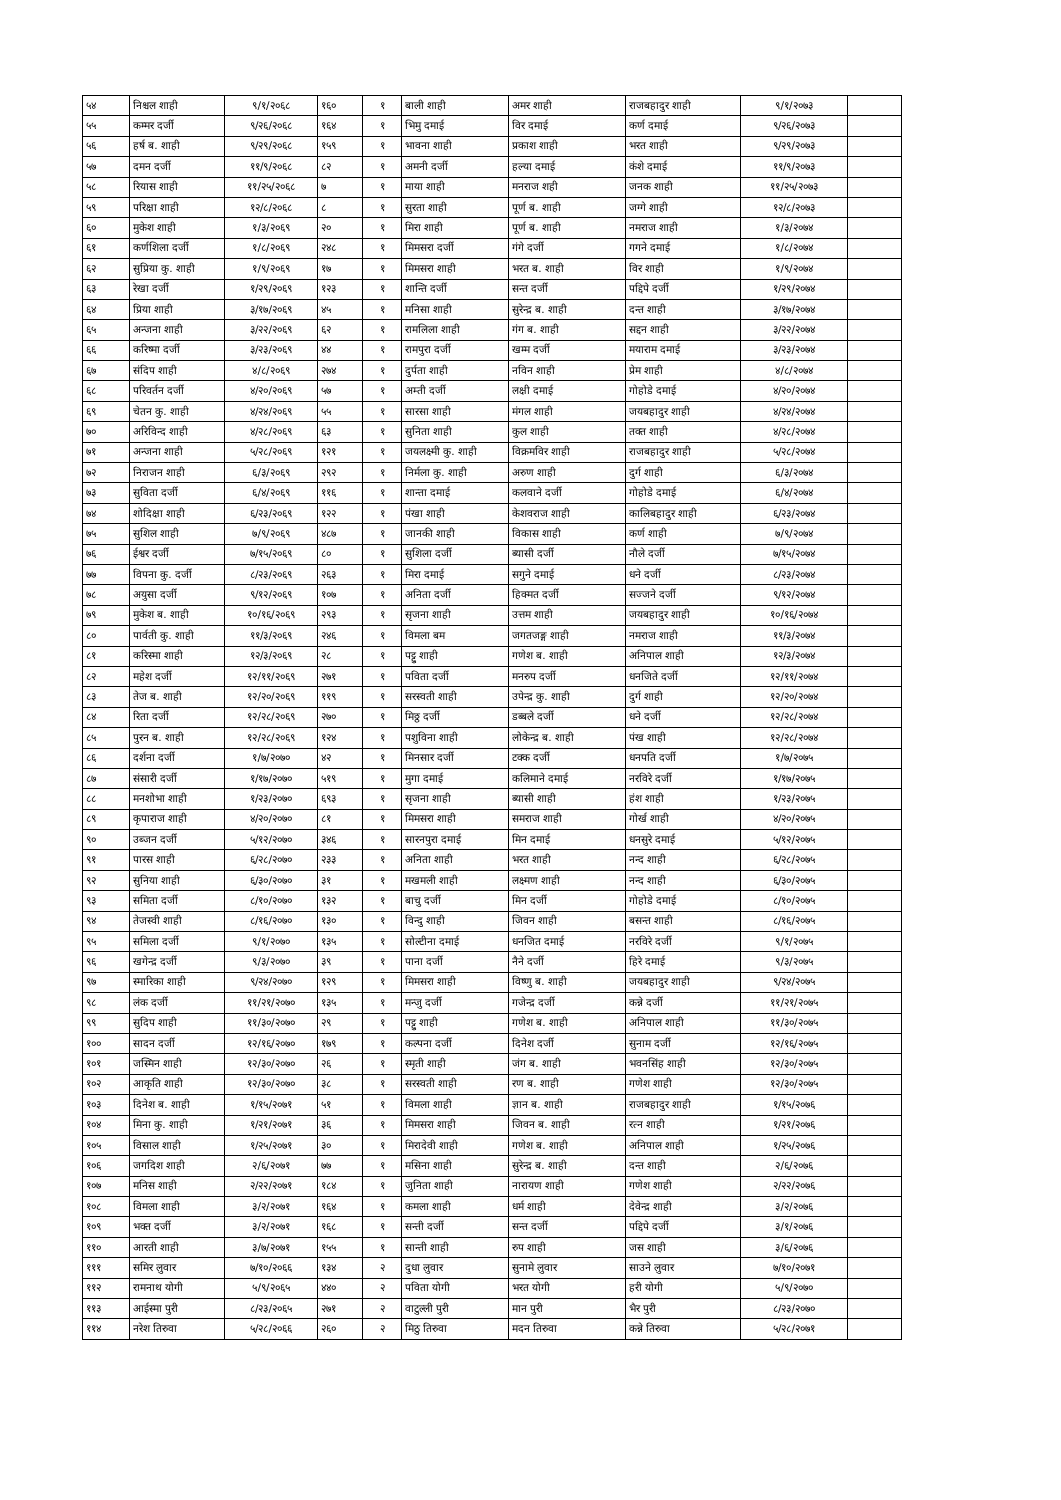| ५४ | निश्चल शाही | ९/१/२०६८ | १६० | १ | बाली शाही | अमर शाही | राजबहादुर शाही | ९/१/२०७३ | |
| ५५ | कम्मर दर्जी | ९/२६/२०६८ | १६४ | १ | भिमु दमाई | विर दमाई | कर्ण दमाई | ९/२६/२०७३ | |
| ५६ | हर्ष ब. शाही | ९/२९/२०६८ | १५९ | १ | भावना शाही | प्रकाश शाही | भरत शाही | ९/२९/२०७३ | |
| ५७ | दमन दर्जी | ११/९/२०६८ | ८२ | १ | अमनी दर्जी | हल्या दमाई | कंशे दमाई | ११/९/२०७३ | |
| ५८ | रियास शाही | ११/२५/२०६८ | ७ | १ | माया शाही | मनराज शही | जनक शाही | ११/२५/२०७३ | |
| ५९ | परिक्षा शाही | १२/८/२०६८ | ८ | १ | सुरता शाही | पूर्ण ब. शाही | जग्गे शाही | १२/८/२०७३ | |
| ६० | मुकेश शाही | १/३/२०६९ | २० | १ | मिरा शाही | पूर्ण ब. शाही | नमराज शाही | १/३/२०७४ | |
| ६१ | कर्णशिला दर्जी | १/८/२०६९ | २४८ | १ | मिमसरा दर्जी | गंगे दर्जी | गगने दमाई | १/८/२०७४ | |
| ६२ | सुप्रिया कु. शाही | १/९/२०६९ | १७ | १ | मिमसरा शाही | भरत ब. शाही | विर शाही | १/९/२०७४ | |
| ६३ | रेखा दर्जी | १/२९/२०६९ | १२३ | १ | शान्ति दर्जी | सन्त दर्जी | पद्दिपे दर्जी | १/२९/२०७४ | |
| ६४ | प्रिया शाही | ३/१७/२०६९ | ४५ | १ | मनिसा शाही | सुरेन्द्र ब. शाही | दन्त शाही | ३/१७/२०७४ | |
| ६५ | अन्जना शाही | ३/२२/२०६९ | ६२ | १ | रामलिला शाही | गंग ब. शाही | सद्दन शाही | ३/२२/२०७४ | |
| ६६ | करिष्मा दर्जी | ३/२३/२०६९ | ४४ | १ | रामपुरा दर्जी | खम्म दर्जी | मयाराम दमाई | ३/२३/२०७४ | |
| ६७ | संदिप शाही | ४/८/२०६९ | २७४ | १ | दुर्पता शाही | नविन शाही | प्रेम शाही | ४/८/२०७४ | |
| ६८ | परिवर्तन दर्जी | ४/२०/२०६९ | ५७ | १ | अम्ती दर्जी | लक्षी दमाई | गोहोडे दमाई | ४/२०/२०७४ | |
| ६९ | चेतन कु. शाही | ४/२४/२०६९ | ५५ | १ | सारसा शाही | मंगल शाही | जयबहादुर शाही | ४/२४/२०७४ | |
| ७० | अरिविन्द शाही | ४/२८/२०६९ | ६३ | १ | सुनिता शाही | कुल शाही | तक्त शाही | ४/२८/२०७४ | |
| ७१ | अन्जना शाही | ५/२८/२०६९ | १२१ | १ | जयलक्ष्मी कु. शाही | विक्रमविर शाही | राजबहादुर शाही | ५/२८/२०७४ | |
| ७२ | निराजन शाही | ६/३/२०६९ | २९२ | १ | निर्मला कु. शाही | अरुण शाही | दुर्ग शाही | ६/३/२०७४ | |
| ७३ | सुविता दर्जी | ६/४/२०६९ | ११६ | १ | शान्ता दमाई | कलवाने दर्जी | गोहोडे दमाई | ६/४/२०७४ | |
| ७४ | शोदिक्षा शाही | ६/२३/२०६९ | १२२ | १ | पंखा शाही | केशवराज शाही | कालिबहादुर शाही | ६/२३/२०७४ | |
| ७५ | सुशिल शाही | ७/९/२०६९ | ४८७ | १ | जानकी शाही | विकास शाही | कर्ण शाही | ७/९/२०७४ | |
| ७६ | ईश्वर दर्जी | ७/१५/२०६९ | ८० | १ | सुशिला दर्जी | ब्यासी दर्जी | नौले दर्जी | ७/१५/२०७४ | |
| ७७ | विपना कु. दर्जी | ८/२३/२०६९ | २६३ | १ | मिरा दमाई | सगुने दमाई | धने दर्जी | ८/२३/२०७४ | |
| ७८ | अयुसा दर्जी | ९/१२/२०६९ | १०७ | १ | अनिता दर्जी | हिक्मत दर्जी | सज्जने दर्जी | ९/१२/२०७४ | |
| ७९ | मुकेश ब. शाही | १०/१६/२०६९ | २९३ | १ | सृजना शाही | उत्तम शाही | जयबहादुर शाही | १०/१६/२०७४ | |
| ८० | पार्वती कु. शाही | ११/३/२०६९ | २४६ | १ | विमला बम | जगतजङ्ग शाही | नमराज शाही | ११/३/२०७४ | |
| ८१ | करिस्मा शाही | १२/३/२०६९ | २८ | १ | पट्टु शाही | गणेश ब. शाही | अनिपाल शाही | १२/३/२०७४ | |
| ८२ | महेश दर्जी | १२/११/२०६९ | २७१ | १ | पविता दर्जी | मनरुप दर्जी | धनजिते दर्जी | १२/११/२०७४ | |
| ८३ | तेज ब. शाही | १२/२०/२०६९ | ११९ | १ | सरस्वती शाही | उपेन्द्र कु. शाही | दुर्ग शाही | १२/२०/२०७४ | |
| ८४ | रिता दर्जी | १२/२८/२०६९ | २७० | १ | मिठ्ठ दर्जी | डब्बले दर्जी | धने दर्जी | १२/२८/२०७४ | |
| ८५ | पुरन ब. शाही | १२/२८/२०६९ | १२४ | १ | पशुविना शाही | लोकेन्द्र ब. शाही | पंख शाही | १२/२८/२०७४ | |
| ८६ | दर्शना दर्जी | १/७/२०७० | ४२ | १ | मिनसार दर्जी | टक्क दर्जी | धनपति दर्जी | १/७/२०७५ | |
| ८७ | संसारी दर्जी | १/१७/२०७० | ५१९ | १ | मुगा दमाई | कलिमाने दमाई | नरविरे दर्जी | १/१७/२०७५ | |
| ८८ | मनशोभा शाही | १/२३/२०७० | ६९३ | १ | सृजना शाही | ब्यासी शाही | हंश शाही | १/२३/२०७५ | |
| ८९ | कृपाराज शाही | ४/२०/२०७० | ८१ | १ | मिमसरा शाही | समराज शाही | गोर्ख शाही | ४/२०/२०७५ | |
| ९० | उब्जन दर्जी | ५/१२/२०७० | ३४६ | १ | सारनपुरा दमाई | मिन दमाई | धनसुरे दमाई | ५/१२/२०७५ | |
| ९१ | पारस शाही | ६/२८/२०७० | २३३ | १ | अनिता शाही | भरत शाही | नन्द शाही | ६/२८/२०७५ | |
| ९२ | सुनिया शाही | ६/३०/२०७० | ३१ | १ | मखमली शाही | लक्ष्मण शाही | नन्द शाही | ६/३०/२०७५ | |
| ९३ | समिता दर्जी | ८/१०/२०७० | १३२ | १ | बाचु दर्जी | मिन दर्जी | गोहोडे दमाई | ८/१०/२०७५ | |
| ९४ | तेजस्वी शाही | ८/१६/२०७० | १३० | १ | विन्दु शाही | जिवन शाही | बसन्त शाही | ८/१६/२०७५ | |
| ९५ | समिला दर्जी | ९/१/२०७० | १३५ | १ | सोल्टीना दमाई | धनजित दमाई | नरविरे दर्जी | ९/१/२०७५ | |
| ९६ | खगेन्द्र दर्जी | ९/३/२०७० | ३९ | १ | पाना दर्जी | नैने दर्जी | हिरे दमाई | ९/३/२०७५ | |
| ९७ | स्मारिका शाही | ९/२४/२०७० | १२९ | १ | मिमसरा शाही | विष्णु ब. शाही | जयबहादुर शाही | ९/२४/२०७५ | |
| ९८ | लंक दर्जी | ११/२१/२०७० | १३५ | १ | मन्जु दर्जी | गजेन्द्र दर्जी | कन्ने दर्जी | ११/२१/२०७५ | |
| ९९ | सुदिप शाही | ११/३०/२०७० | २९ | १ | पट्टु शाही | गणेश ब. शाही | अनिपाल शाही | ११/३०/२०७५ | |
| १०० | सादन दर्जी | १२/१६/२०७० | १७९ | १ | कल्पना दर्जी | दिनेश दर्जी | सुनाम दर्जी | १२/१६/२०७५ | |
| १०१ | जस्मिन शाही | १२/३०/२०७० | २६ | १ | स्मृती शाही | जंग ब. शाही | भवनसिंह शाही | १२/३०/२०७५ | |
| १०२ | आकृति शाही | १२/३०/२०७० | ३८ | १ | सरस्वती शाही | रण ब. शाही | गणेश शाही | १२/३०/२०७५ | |
| १०३ | दिनेश ब. शाही | १/१५/२०७१ | ५१ | १ | विमला शाही | ज्ञान ब. शाही | राजबहादुर शाही | १/१५/२०७६ | |
| १०४ | मिना कु. शाही | १/२१/२०७१ | ३६ | १ | मिमसरा शाही | जिवन ब. शाही | रत्न शाही | १/२१/२०७६ | |
| १०५ | विसाल शाही | १/२५/२०७१ | ३० | १ | मिरादेवी शाही | गणेश ब. शाही | अनिपाल शाही | १/२५/२०७६ | |
| १०६ | जगदिश शाही | २/६/२०७१ | ७७ | १ | मसिना शाही | सुरेन्द्र ब. शाही | दन्त शाही | २/६/२०७६ | |
| १०७ | मनिस शाही | २/२२/२०७१ | १८४ | १ | जुनिता शाही | नारायण शाही | गणेश शाही | २/२२/२०७६ | |
| १०८ | विमला शाही | ३/२/२०७१ | १६४ | १ | कमला शाही | धर्म शाही | देवेन्द्र शाही | ३/२/२०७६ | |
| १०९ | भक्त दर्जी | ३/२/२०७१ | १६८ | १ | सन्ती दर्जी | सन्त दर्जी | पद्दिपे दर्जी | ३/१/२०७६ | |
| ११० | आरती शाही | ३/७/२०७१ | १५५ | १ | सान्ती शाही | रुप शाही | जस शाही | ३/६/२०७६ | |
| १११ | समिर लुवार | ७/१०/२०६६ | १३४ | २ | दुधा लुवार | सुनामे लुवार | साउने लुवार | ७/१०/२०७१ | |
| ११२ | रामनाथ योगी | ५/९/२०६५ | ४४० | २ | पविता योगी | भरत योगी | हरी योगी | ५/९/२०७० | |
| ११३ | आईस्मा पुरी | ८/२३/२०६५ | २७१ | २ | वाटुल्ली पुरी | मान पुरी | भैर पुरी | ८/२३/२०७० | |
| ११४ | नरेश तिरुवा | ५/२८/२०६६ | २६० | २ | मिठु तिरुवा | मदन तिरुवा | कन्ने तिरुवा | ५/२८/२०७१ | |